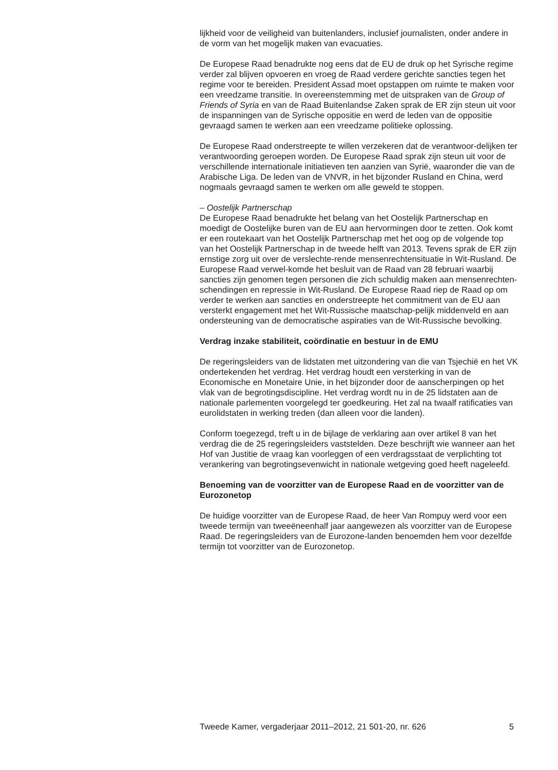lijkheid voor de veiligheid van buitenlanders, inclusief journalisten, onder andere in de vorm van het mogelijk maken van evacuaties.
De Europese Raad benadrukte nog eens dat de EU de druk op het Syrische regime verder zal blijven opvoeren en vroeg de Raad verdere gerichte sancties tegen het regime voor te bereiden. President Assad moet opstappen om ruimte te maken voor een vreedzame transitie. In overeenstemming met de uitspraken van de Group of Friends of Syria en van de Raad Buitenlandse Zaken sprak de ER zijn steun uit voor de inspanningen van de Syrische oppositie en werd de leden van de oppositie gevraagd samen te werken aan een vreedzame politieke oplossing.
De Europese Raad onderstreepte te willen verzekeren dat de verantwoor-delijken ter verantwoording geroepen worden. De Europese Raad sprak zijn steun uit voor de verschillende internationale initiatieven ten aanzien van Syrië, waaronder die van de Arabische Liga. De leden van de VNVR, in het bijzonder Rusland en China, werd nogmaals gevraagd samen te werken om alle geweld te stoppen.
– Oostelijk Partnerschap
De Europese Raad benadrukte het belang van het Oostelijk Partnerschap en moedigt de Oostelijke buren van de EU aan hervormingen door te zetten. Ook komt er een routekaart van het Oostelijk Partnerschap met het oog op de volgende top van het Oostelijk Partnerschap in de tweede helft van 2013. Tevens sprak de ER zijn ernstige zorg uit over de verslechte-rende mensenrechtensituatie in Wit-Rusland. De Europese Raad verwel-komde het besluit van de Raad van 28 februari waarbij sancties zijn genomen tegen personen die zich schuldig maken aan mensenrechten-schendingen en repressie in Wit-Rusland. De Europese Raad riep de Raad op om verder te werken aan sancties en onderstreepte het commitment van de EU aan versterkt engagement met het Wit-Russische maatschap-pelijk middenveld en aan ondersteuning van de democratische aspiraties van de Wit-Russische bevolking.
Verdrag inzake stabiliteit, coördinatie en bestuur in de EMU
De regeringsleiders van de lidstaten met uitzondering van die van Tsjechië en het VK ondertekenden het verdrag. Het verdrag houdt een versterking in van de Economische en Monetaire Unie, in het bijzonder door de aanscherpingen op het vlak van de begrotingsdiscipline. Het verdrag wordt nu in de 25 lidstaten aan de nationale parlementen voorgelegd ter goedkeuring. Het zal na twaalf ratificaties van eurolidstaten in werking treden (dan alleen voor die landen).
Conform toegezegd, treft u in de bijlage de verklaring aan over artikel 8 van het verdrag die de 25 regeringsleiders vaststelden. Deze beschrijft wie wanneer aan het Hof van Justitie de vraag kan voorleggen of een verdragsstaat de verplichting tot verankering van begrotingsevenwicht in nationale wetgeving goed heeft nageleefd.
Benoeming van de voorzitter van de Europese Raad en de voorzitter van de Eurozonetop
De huidige voorzitter van de Europese Raad, de heer Van Rompuy werd voor een tweede termijn van tweeëneenhalf jaar aangewezen als voorzitter van de Europese Raad. De regeringsleiders van de Eurozone-landen benoemden hem voor dezelfde termijn tot voorzitter van de Eurozonetop.
Tweede Kamer, vergaderjaar 2011–2012, 21 501-20, nr. 626 5